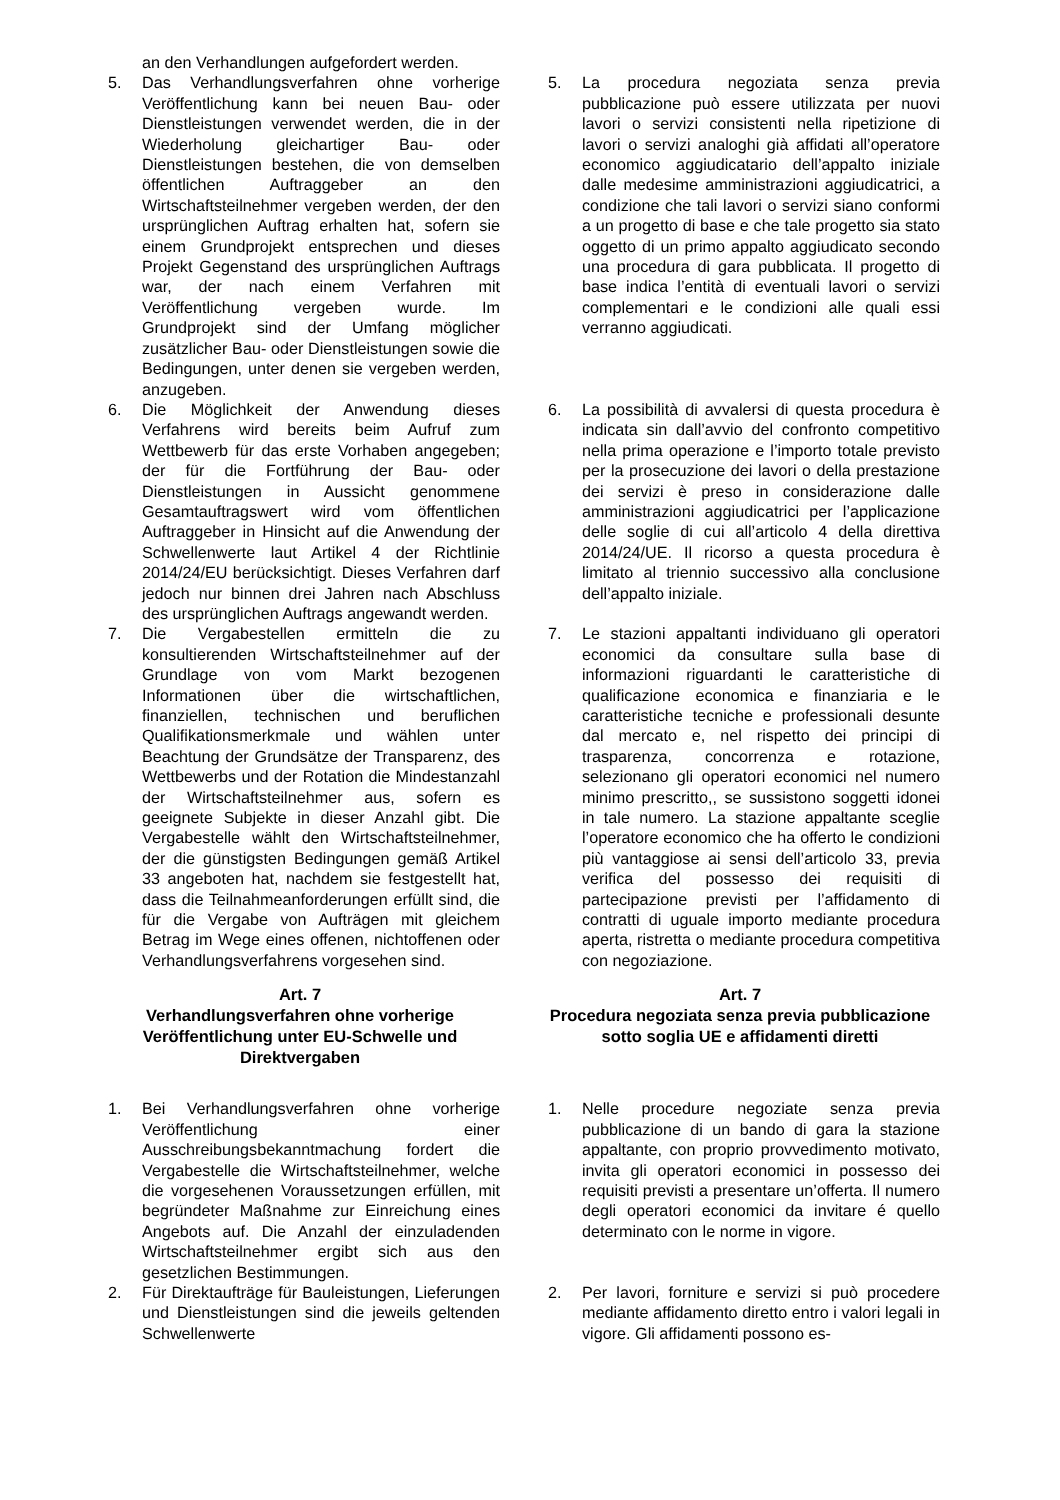an den Verhandlungen aufgefordert werden.
5. Das Verhandlungsverfahren ohne vorherige Veröffentlichung kann bei neuen Bau- oder Dienstleistungen verwendet werden, die in der Wiederholung gleichartiger Bau- oder Dienstleistungen bestehen, die von demselben öffentlichen Auftraggeber an den Wirtschaftsteilnehmer vergeben werden, der den ursprünglichen Auftrag erhalten hat, sofern sie einem Grundprojekt entsprechen und dieses Projekt Gegenstand des ursprünglichen Auftrags war, der nach einem Verfahren mit Veröffentlichung vergeben wurde. Im Grundprojekt sind der Umfang möglicher zusätzlicher Bau- oder Dienstleistungen sowie die Bedingungen, unter denen sie vergeben werden, anzugeben.
5. La procedura negoziata senza previa pubblicazione può essere utilizzata per nuovi lavori o servizi consistenti nella ripetizione di lavori o servizi analoghi già affidati all’operatore economico aggiudicatario dell’appalto iniziale dalle medesime amministrazioni aggiudicatrici, a condizione che tali lavori o servizi siano conformi a un progetto di base e che tale progetto sia stato oggetto di un primo appalto aggiudicato secondo una procedura di gara pubblicata. Il progetto di base indica l’entità di eventuali lavori o servizi complementari e le condizioni alle quali essi verranno aggiudicati.
6. Die Möglichkeit der Anwendung dieses Verfahrens wird bereits beim Aufruf zum Wettbewerb für das erste Vorhaben angegeben; der für die Fortführung der Bau- oder Dienstleistungen in Aussicht genommene Gesamtauftragswert wird vom öffentlichen Auftraggeber in Hinsicht auf die Anwendung der Schwellenwerte laut Artikel 4 der Richtlinie 2014/24/EU berücksichtigt. Dieses Verfahren darf jedoch nur binnen drei Jahren nach Abschluss des ursprünglichen Auftrags angewandt werden.
6. La possibilità di avvalersi di questa procedura è indicata sin dall’avvio del confronto competitivo nella prima operazione e l’importo totale previsto per la prosecuzione dei lavori o della prestazione dei servizi è preso in considerazione dalle amministrazioni aggiudicatrici per l’applicazione delle soglie di cui all’articolo 4 della direttiva 2014/24/UE. Il ricorso a questa procedura è limitato al triennio successivo alla conclusione dell’appalto iniziale.
7. Die Vergabestellen ermitteln die zu konsultierenden Wirtschaftsteilnehmer auf der Grundlage von vom Markt bezogenen Informationen über die wirtschaftlichen, finanziellen, technischen und beruflichen Qualifikationsmerkmale und wählen unter Beachtung der Grundsätze der Transparenz, des Wettbewerbs und der Rotation die Mindestanzahl der Wirtschaftsteilnehmer aus, sofern es geeignete Subjekte in dieser Anzahl gibt. Die Vergabestelle wählt den Wirtschaftsteilnehmer, der die günstigsten Bedingungen gemäß Artikel 33 angeboten hat, nachdem sie festgestellt hat, dass die Teilnahmeanforderungen erfüllt sind, die für die Vergabe von Aufträgen mit gleichem Betrag im Wege eines offenen, nichtoffenen oder Verhandlungsverfahrens vorgesehen sind.
7. Le stazioni appaltanti individuano gli operatori economici da consultare sulla base di informazioni riguardanti le caratteristiche di qualificazione economica e finanziaria e le caratteristiche tecniche e professionali desunte dal mercato e, nel rispetto dei principi di trasparenza, concorrenza e rotazione, selezionano gli operatori economici nel numero minimo prescritto,, se sussistono soggetti idonei in tale numero. La stazione appaltante sceglie l’operatore economico che ha offerto le condizioni più vantaggiose ai sensi dell’articolo 33, previa verifica del possesso dei requisiti di partecipazione previsti per l’affidamento di contratti di uguale importo mediante procedura aperta, ristretta o mediante procedura competitiva con negoziazione.
Art. 7
Verhandlungsverfahren ohne vorherige Veröffentlichung unter EU-Schwelle und Direktvergaben
Art. 7
Procedura negoziata senza previa pubblicazione sotto soglia UE e affidamenti diretti
1. Bei Verhandlungsverfahren ohne vorherige Veröffentlichung einer Ausschreibungsbekanntmachung fordert die Vergabestelle die Wirtschaftsteilnehmer, welche die vorgesehenen Voraussetzungen erfüllen, mit begründeter Maßnahme zur Einreichung eines Angebots auf. Die Anzahl der einzuladenden Wirtschaftsteilnehmer ergibt sich aus den gesetzlichen Bestimmungen.
1. Nelle procedure negoziate senza previa pubblicazione di un bando di gara la stazione appaltante, con proprio provvedimento motivato, invita gli operatori economici in possesso dei requisiti previsti a presentare un’offerta. Il numero degli operatori economici da invitare é quello determinato con le norme in vigore.
2. Für Direktaufträge für Bauleistungen, Lieferungen und Dienstleistungen sind die jeweils geltenden Schwellenwerte
2. Per lavori, forniture e servizi si può procedere mediante affidamento diretto entro i valori legali in vigore. Gli affidamenti possono es-